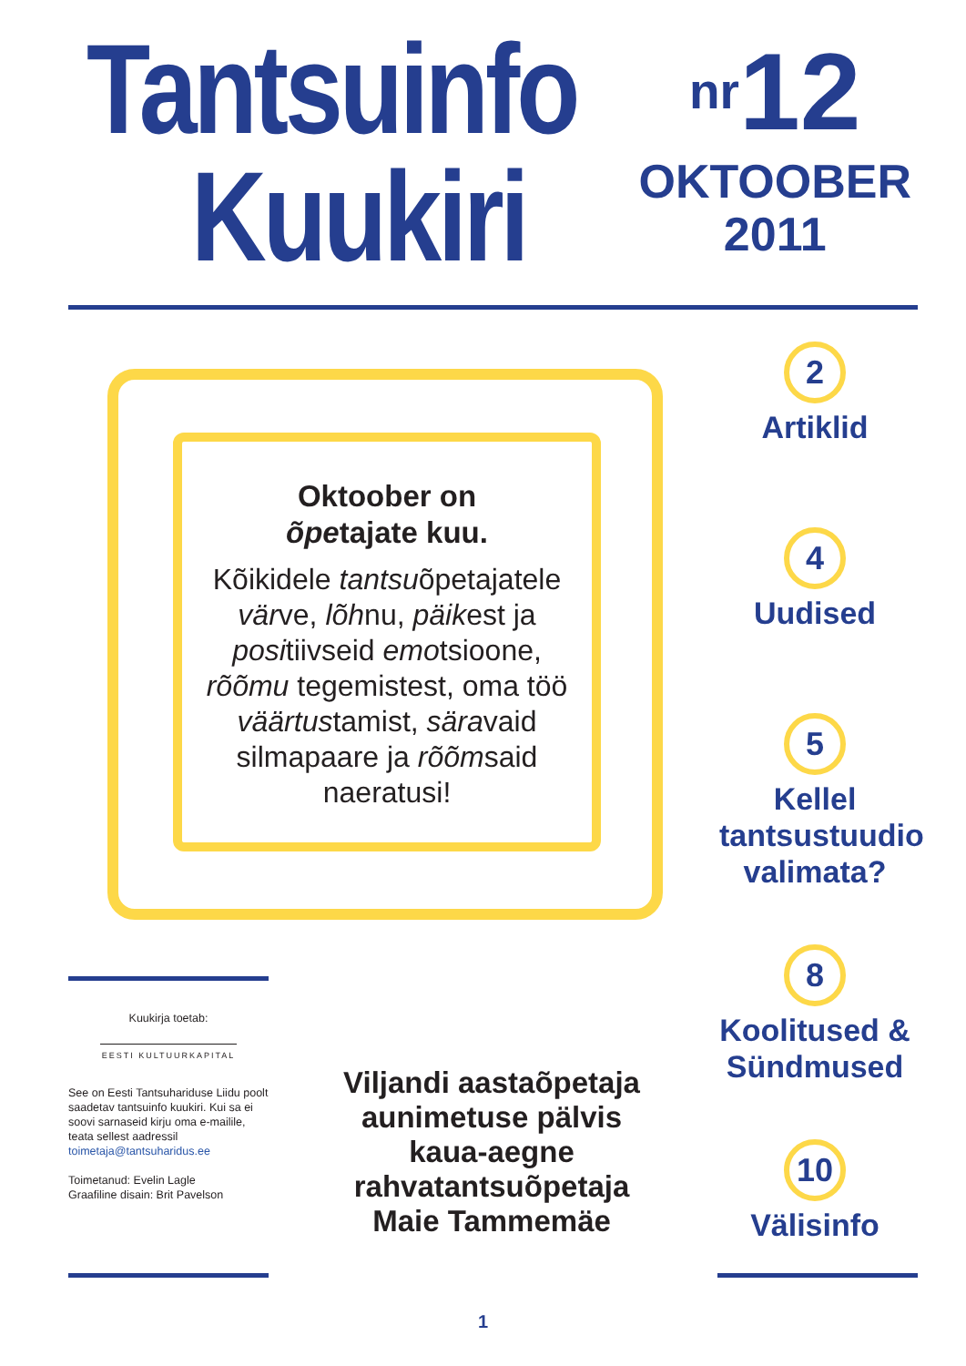Tantsuinfo
Kuukiri
nr12
OKTOOBER
2011
Oktoober on
õpetajate kuu.
Kõikidele tantsuõpetajatele värve, lõhnu, päikest ja positiivseid emotsioone, rõõmu tegemistest, oma töö väärtustamist, säravaid silmapaare ja rõõmsaid naeratusi!
2
Artiklid
4
Uudised
5
Kellel tantsustuudio valimata?
8
Koolitused & Sündmused
10
Välisinfo
Kuukirja toetab:
EESTI KULTUURKAPITAL
See on Eesti Tantsuhariduse Liidu poolt saadetav tantsuinfo kuukiri. Kui sa ei soovi sarnaseid kirju oma e-mailile, teata sellest aadressil toimetaja@tantsuharidus.ee
Toimetanud: Evelin Lagle
Graafiline disain: Brit Pavelson
Viljandi aastaõpetaja aunimetuse pälvis kaua-aegne rahvatantsuõpetaja Maie Tammemäe
1